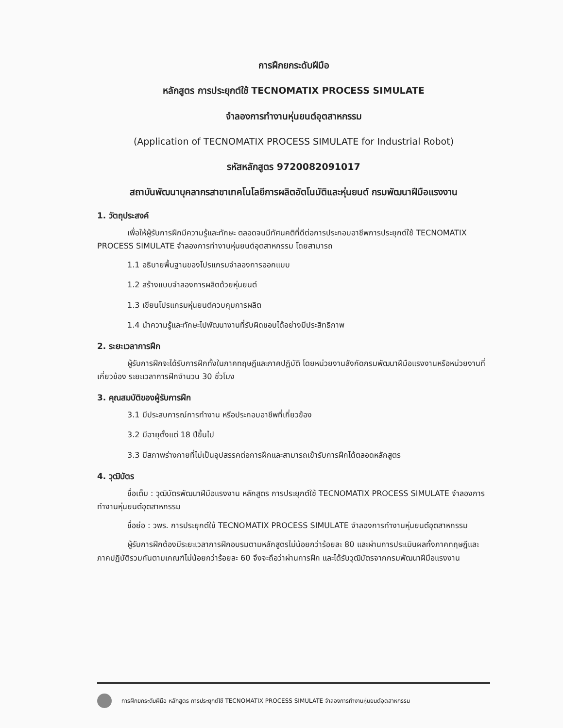การฝึกยกระดับฝีมือ
หลักสูตร การประยุกต์ใช้ TECNOMATIX PROCESS SIMULATE
จำลองการทำงานหุ่นยนต์อุตสาหกรรม
(Application of TECNOMATIX PROCESS SIMULATE for Industrial Robot)
รหัสหลักสูตร 9720082091017
สถาบันพัฒนาบุคลากรสาขาเทคโนโลยีการผลิตอัตโนมัติและหุ่นยนต์ กรมพัฒนาฝีมือแรงงาน
1. วัตถุประสงค์
เพื่อให้ผู้รับการฝึกมีความรู้และทักษะ ตลอดจนมีทัศนคติที่ดีต่อการประกอบอาชีพการประยุกต์ใช้ TECNOMATIX PROCESS SIMULATE จำลองการทำงานหุ่นยนต์อุตสาหกรรม โดยสามารถ
1.1 อธิบายพื้นฐานของโปรแกรมจำลองการออกแบบ
1.2 สร้างแบบจำลองการผลิตด้วยหุ่นยนต์
1.3 เขียนโปรแกรมหุ่นยนต์ควบคุมการผลิต
1.4 นำความรู้และทักษะไปพัฒนางานที่รับผิดชอบได้อย่างมีประสิทธิภาพ
2. ระยะเวลาการฝึก
ผู้รับการฝึกจะได้รับการฝึกทั้งในภาคทฤษฎีและภาคปฏิบัติ โดยหน่วยงานสังกัดกรมพัฒนาฝีมือแรงงานหรือหน่วยงานที่เกี่ยวข้อง ระยะเวลาการฝึกจำนวน 30 ชั่วโมง
3. คุณสมบัติของผู้รับการฝึก
3.1 มีประสบการณ์การทำงาน หรือประกอบอาชีพที่เกี่ยวข้อง
3.2 มีอายุตั้งแต่ 18 ปีขึ้นไป
3.3 มีสภาพร่างกายที่ไม่เป็นอุปสรรคต่อการฝึกและสามารถเข้ารับการฝึกได้ตลอดหลักสูตร
4. วุฒิบัตร
ชื่อเต็ม : วุฒิบัตรพัฒนาฝีมือแรงงาน หลักสูตร การประยุกต์ใช้ TECNOMATIX PROCESS SIMULATE จำลองการทำงานหุ่นยนต์อุตสาหกรรม
ชื่อย่อ : วพร. การประยุกต์ใช้ TECNOMATIX PROCESS SIMULATE จำลองการทำงานหุ่นยนต์อุตสาหกรรม
ผู้รับการฝึกต้องมีระยะเวลาการฝึกอบรมตามหลักสูตรไม่น้อยกว่าร้อยละ 80 และผ่านการประเมินผลทั้งภาคทฤษฎีและภาคปฏิบัติรวมกันตามเกณฑ์ไม่น้อยกว่าร้อยละ 60 จึงจะถือว่าผ่านการฝึก และได้รับวุฒิบัตรจากกรมพัฒนาฝีมือแรงงาน
การฝึกยกระดับฝีมือ หลักสูตร การประยุกต์ใช้ TECNOMATIX PROCESS SIMULATE จำลองการทำงานหุ่นยนต์อุตสาหกรรม